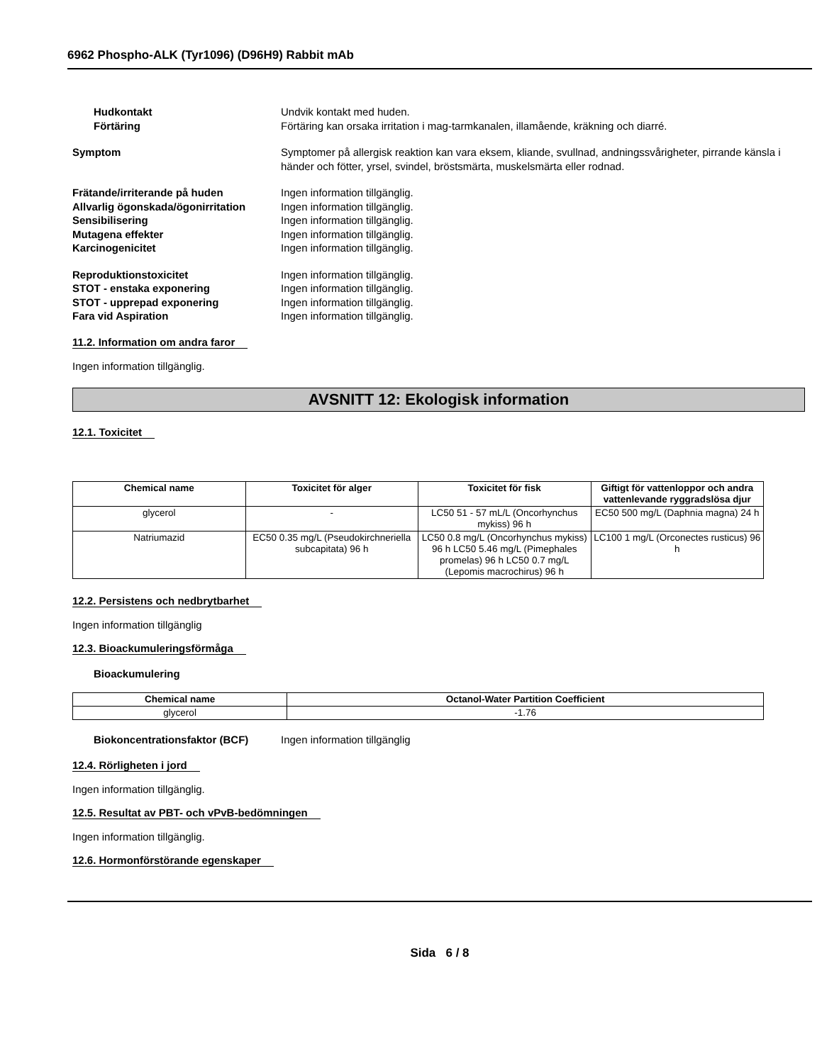6962 Phospho-ALK (Tyr1096) (D96H9) Rabbit mAb
Hudkontakt Undvik kontakt med huden.
Förtäring Förtäring kan orsaka irritation i mag-tarmkanalen, illamående, kräkning och diarré.
Symptom Symptomer på allergisk reaktion kan vara eksem, kliande, svullnad, andningssvårigheter, pirrande känsla i händer och fötter, yrsel, svindel, bröstsmärta, muskelsmärta eller rodnad.
Frätande/irriterande på huden Ingen information tillgänglig.
Allvarlig ögonskada/ögonirritation
Ingen information tillgänglig.
Sensibilisering Ingen information tillgänglig.
Mutagena effekter Ingen information tillgänglig.
Karcinogenicitet Ingen information tillgänglig.
Reproduktionstoxicitet Ingen information tillgänglig.
STOT - enstaka exponering Ingen information tillgänglig.
STOT - upprepad exponering Ingen information tillgänglig.
Fara vid Aspiration Ingen information tillgänglig.
11.2. Information om andra faror
Ingen information tillgänglig.
AVSNITT 12: Ekologisk information
12.1. Toxicitet
| Chemical name | Toxicitet för alger | Toxicitet för fisk | Giftigt för vattenloppor och andra vattenlevande ryggradslösa djur |
| --- | --- | --- | --- |
| glycerol | - | LC50 51 - 57 mL/L (Oncorhynchus mykiss) 96 h | EC50 500 mg/L (Daphnia magna) 24 h |
| Natriumazid | EC50 0.35 mg/L (Pseudokirchneriella subcapitata) 96 h | LC50 0.8 mg/L (Oncorhynchus mykiss) 96 h LC50 5.46 mg/L (Pimephales promelas) 96 h LC50 0.7 mg/L (Lepomis macrochirus) 96 h | LC100 1 mg/L (Orconectes rusticus) 96 h |
12.2. Persistens och nedbrytbarhet
Ingen information tillgänglig
12.3. Bioackumuleringsförmåga
Bioackumulering
| Chemical name | Octanol-Water Partition Coefficient |
| --- | --- |
| glycerol | -1.76 |
Biokoncentrationsfaktor (BCF) Ingen information tillgänglig
12.4. Rörligheten i jord
Ingen information tillgänglig.
12.5. Resultat av PBT- och vPvB-bedömningen
Ingen information tillgänglig.
12.6. Hormonförstörande egenskaper
Sida 6 / 8